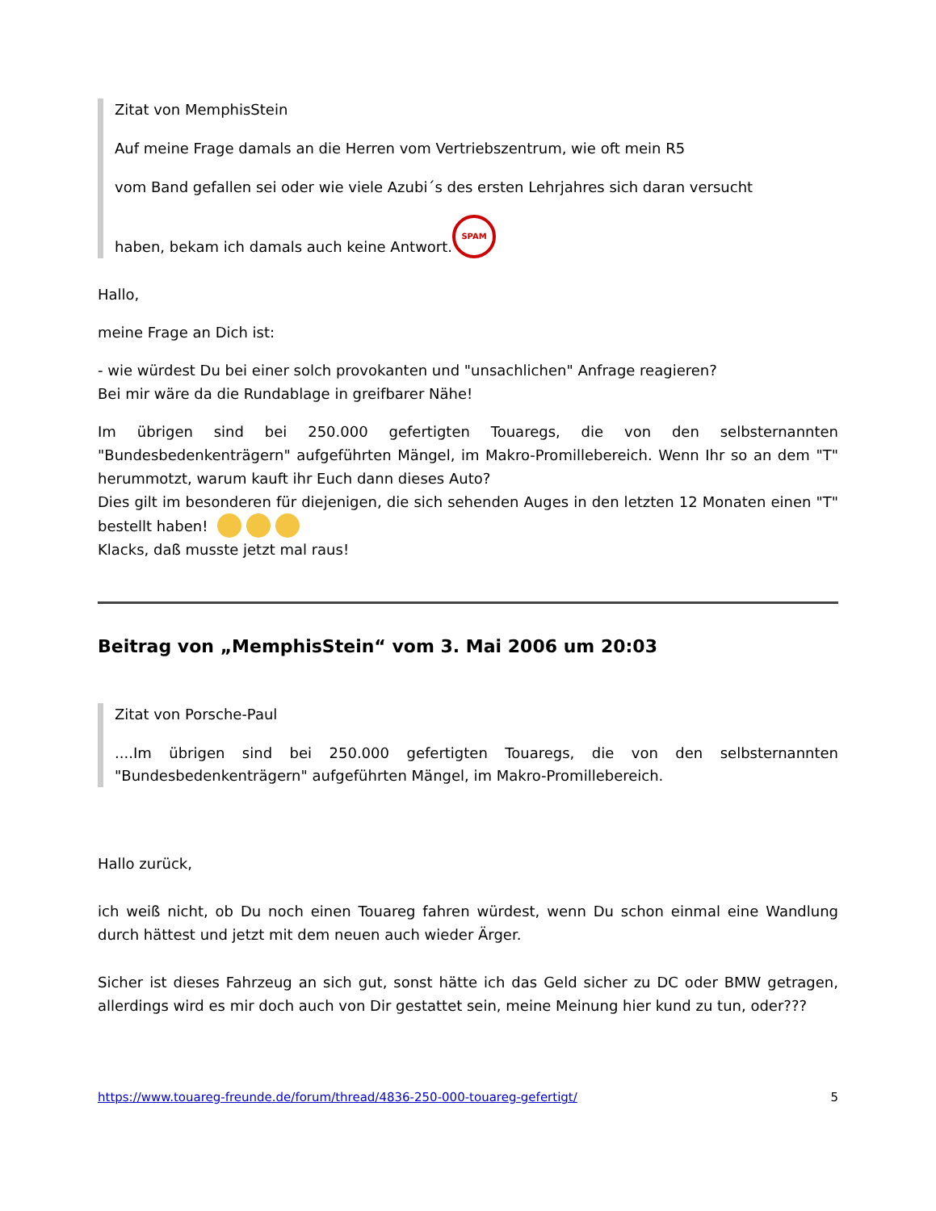Zitat von MemphisStein
Auf meine Frage damals an die Herren vom Vertriebszentrum, wie oft mein R5
vom Band gefallen sei oder wie viele Azubi´s des ersten Lehrjahres sich daran versucht
haben, bekam ich damals auch keine Antwort. SPAM
Hallo,
meine Frage an Dich ist:
- wie würdest Du bei einer solch provokanten und "unsachlichen" Anfrage reagieren?
Bei mir wäre da die Rundablage in greifbarer Nähe!
Im übrigen sind bei 250.000 gefertigten Touaregs, die von den selbsternannten "Bundesbedenkenträgern" aufgeführten Mängel, im Makro-Promillebereich. Wenn Ihr so an dem "T" herummotzt, warum kauft ihr Euch dann dieses Auto?
Dies gilt im besonderen für diejenigen, die sich sehenden Auges in den letzten 12 Monaten einen "T" bestellt haben!
Klacks, daß musste jetzt mal raus!
Beitrag von „MemphisStein“ vom 3. Mai 2006 um 20:03
Zitat von Porsche-Paul
....Im übrigen sind bei 250.000 gefertigten Touaregs, die von den selbsternannten "Bundesbedenkenträgern" aufgeführten Mängel, im Makro-Promillebereich.
Hallo zurück,
ich weiß nicht, ob Du noch einen Touareg fahren würdest, wenn Du schon einmal eine Wandlung durch hättest und jetzt mit dem neuen auch wieder Ärger.
Sicher ist dieses Fahrzeug an sich gut, sonst hätte ich das Geld sicher zu DC oder BMW getragen, allerdings wird es mir doch auch von Dir gestattet sein, meine Meinung hier kund zu tun, oder???
https://www.touareg-freunde.de/forum/thread/4836-250-000-touareg-gefertigt/ 5